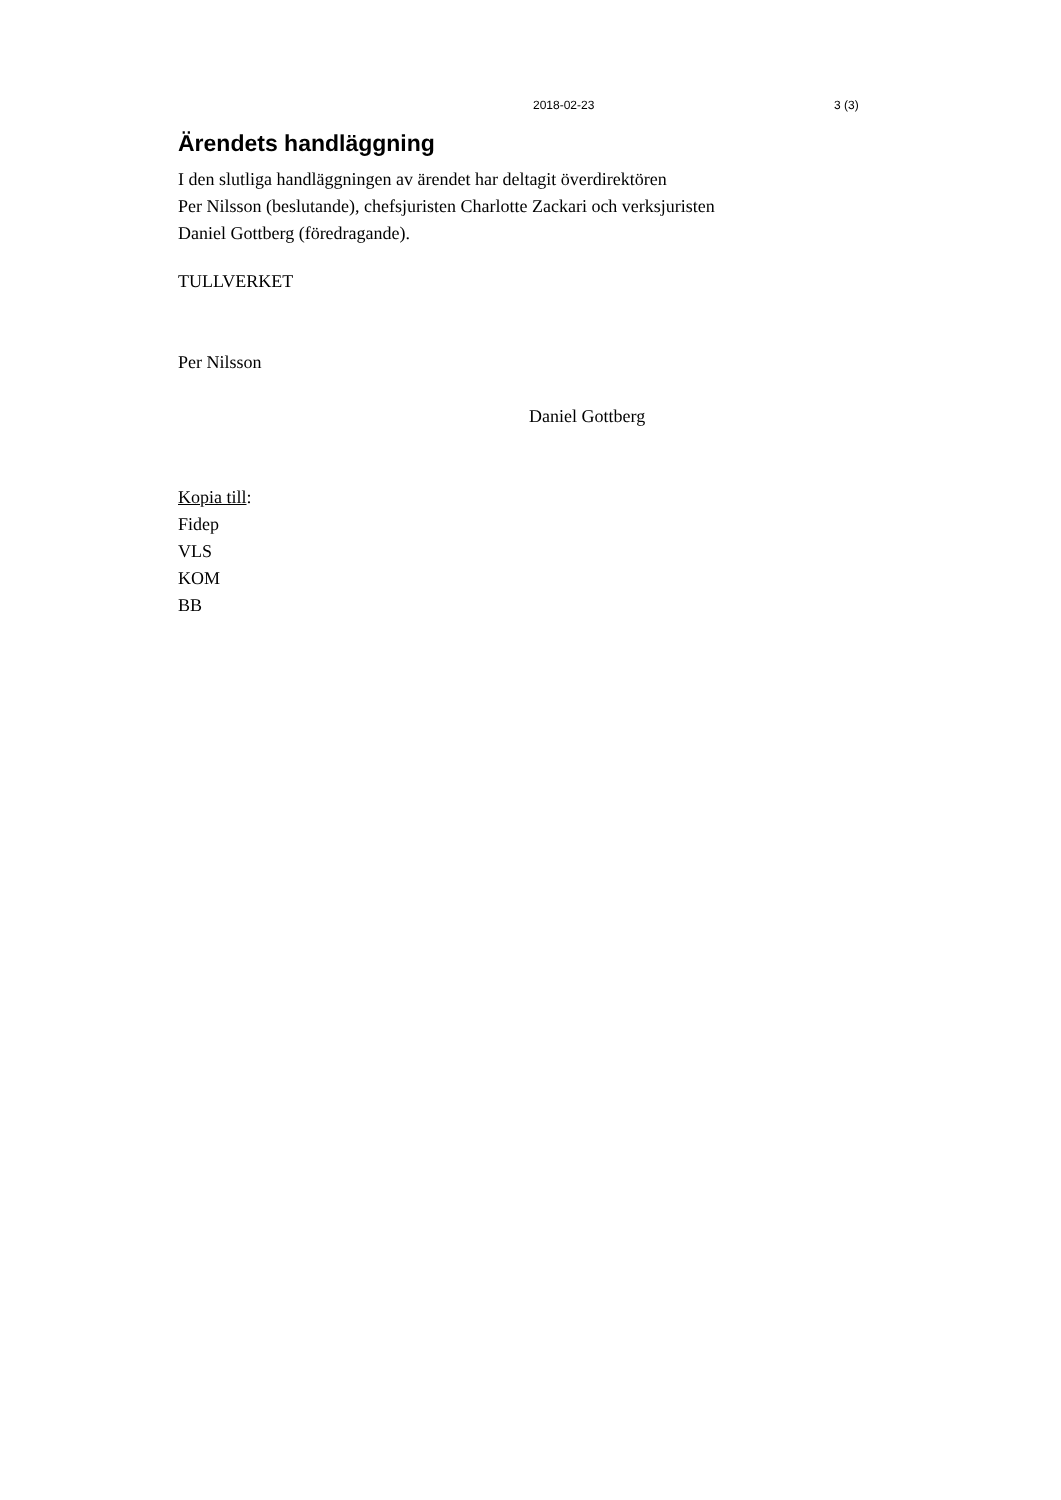2018-02-23 3 (3)
Ärendets handläggning
I den slutliga handläggningen av ärendet har deltagit överdirektören
Per Nilsson (beslutande), chefsjuristen Charlotte Zackari och verksjuristen
Daniel Gottberg (föredragande).
TULLVERKET
Per Nilsson
Daniel Gottberg
Kopia till:
Fidep
VLS
KOM
BB